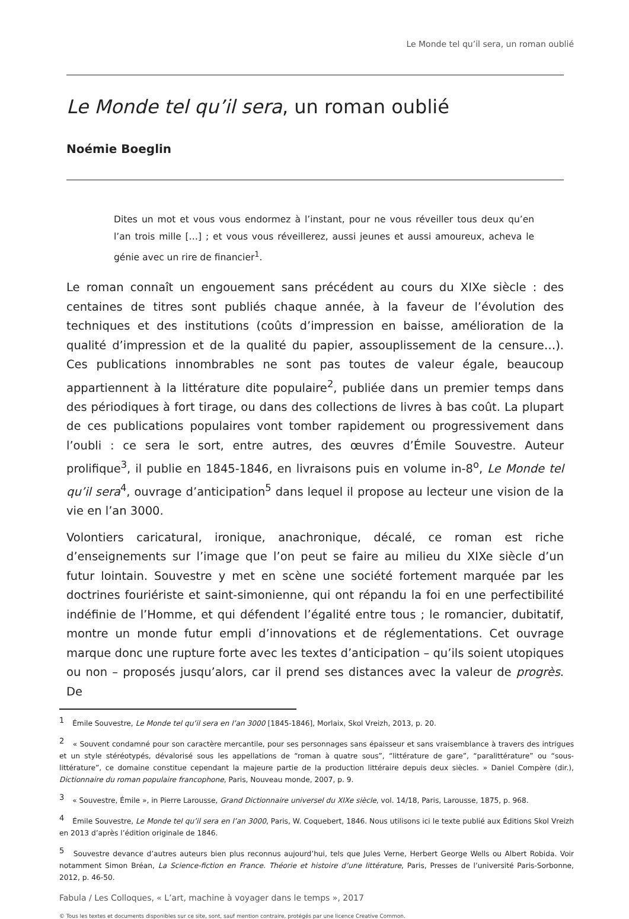Le Monde tel qu’il sera, un roman oublié
Le Monde tel qu’il sera, un roman oublié
Noémie Boeglin
Dites un mot et vous vous endormez à l’instant, pour ne vous réveiller tous deux qu’en l’an trois mille […] ; et vous vous réveillerez, aussi jeunes et aussi amoureux, acheva le génie avec un rire de financier<sup>1</sup>.
Le roman connaît un engouement sans précédent au cours du XIXe siècle : des centaines de titres sont publiés chaque année, à la faveur de l’évolution des techniques et des institutions (coûts d’impression en baisse, amélioration de la qualité d’impression et de la qualité du papier, assouplissement de la censure…). Ces publications innombrables ne sont pas toutes de valeur égale, beaucoup appartiennent à la littérature dite populaire<sup>2</sup>, publiée dans un premier temps dans des périodiques à fort tirage, ou dans des collections de livres à bas coût. La plupart de ces publications populaires vont tomber rapidement ou progressivement dans l’oubli : ce sera le sort, entre autres, des œuvres d’Émile Souvestre. Auteur prolifique<sup>3</sup>, il publie en 1845-1846, en livraisons puis en volume in-8<sup>o</sup>, Le Monde tel qu’il sera<sup>4</sup>, ouvrage d’anticipation<sup>5</sup> dans lequel il propose au lecteur une vision de la vie en l’an 3000.
Volontiers caricatural, ironique, anachronique, décalé, ce roman est riche d’enseignements sur l’image que l’on peut se faire au milieu du XIXe siècle d’un futur lointain. Souvestre y met en scène une société fortement marquée par les doctrines fouriériste et saint-simonienne, qui ont répandu la foi en une perfectibilité indéfinie de l’Homme, et qui défendent l’égalité entre tous ; le romancier, dubitatif, montre un monde futur empli d’innovations et de réglementations. Cet ouvrage marque donc une rupture forte avec les textes d’anticipation – qu’ils soient utopiques ou non – proposés jusqu’alors, car il prend ses distances avec la valeur de progrès. De
<sup>1</sup> Émile Souvestre, Le Monde tel qu’il sera en l’an 3000 [1845-1846], Morlaix, Skol Vreizh, 2013, p. 20.
<sup>2</sup> « Souvent condamné pour son caractère mercantile, pour ses personnages sans épaisseur et sans vraisemblance à travers des intrigues et un style stéréotypés, dévalorisé sous les appellations de “roman à quatre sous”, “littérature de gare”, “paralittérature” ou “sous-littérature”, ce domaine constitue cependant la majeure partie de la production littéraire depuis deux siècles. » Daniel Compère (dir.), Dictionnaire du roman populaire francophone, Paris, Nouveau monde, 2007, p. 9.
<sup>3</sup> « Souvestre, Émile », in Pierre Larousse, Grand Dictionnaire universel du XIXe siècle, vol. 14/18, Paris, Larousse, 1875, p. 968.
<sup>4</sup> Émile Souvestre, Le Monde tel qu’il sera en l’an 3000, Paris, W. Coquebert, 1846. Nous utilisons ici le texte publié aux Éditions Skol Vreizh en 2013 d’après l’édition originale de 1846.
<sup>5</sup> Souvestre devance d’autres auteurs bien plus reconnus aujourd’hui, tels que Jules Verne, Herbert George Wells ou Albert Robida. Voir notamment Simon Bréan, La Science-fiction en France. Théorie et histoire d’une littérature, Paris, Presses de l’université Paris-Sorbonne, 2012, p. 46-50.
Fabula / Les Colloques, « L’art, machine à voyager dans le temps », 2017
© Tous les textes et documents disponibles sur ce site, sont, sauf mention contraire, protégés par une licence Creative Common.